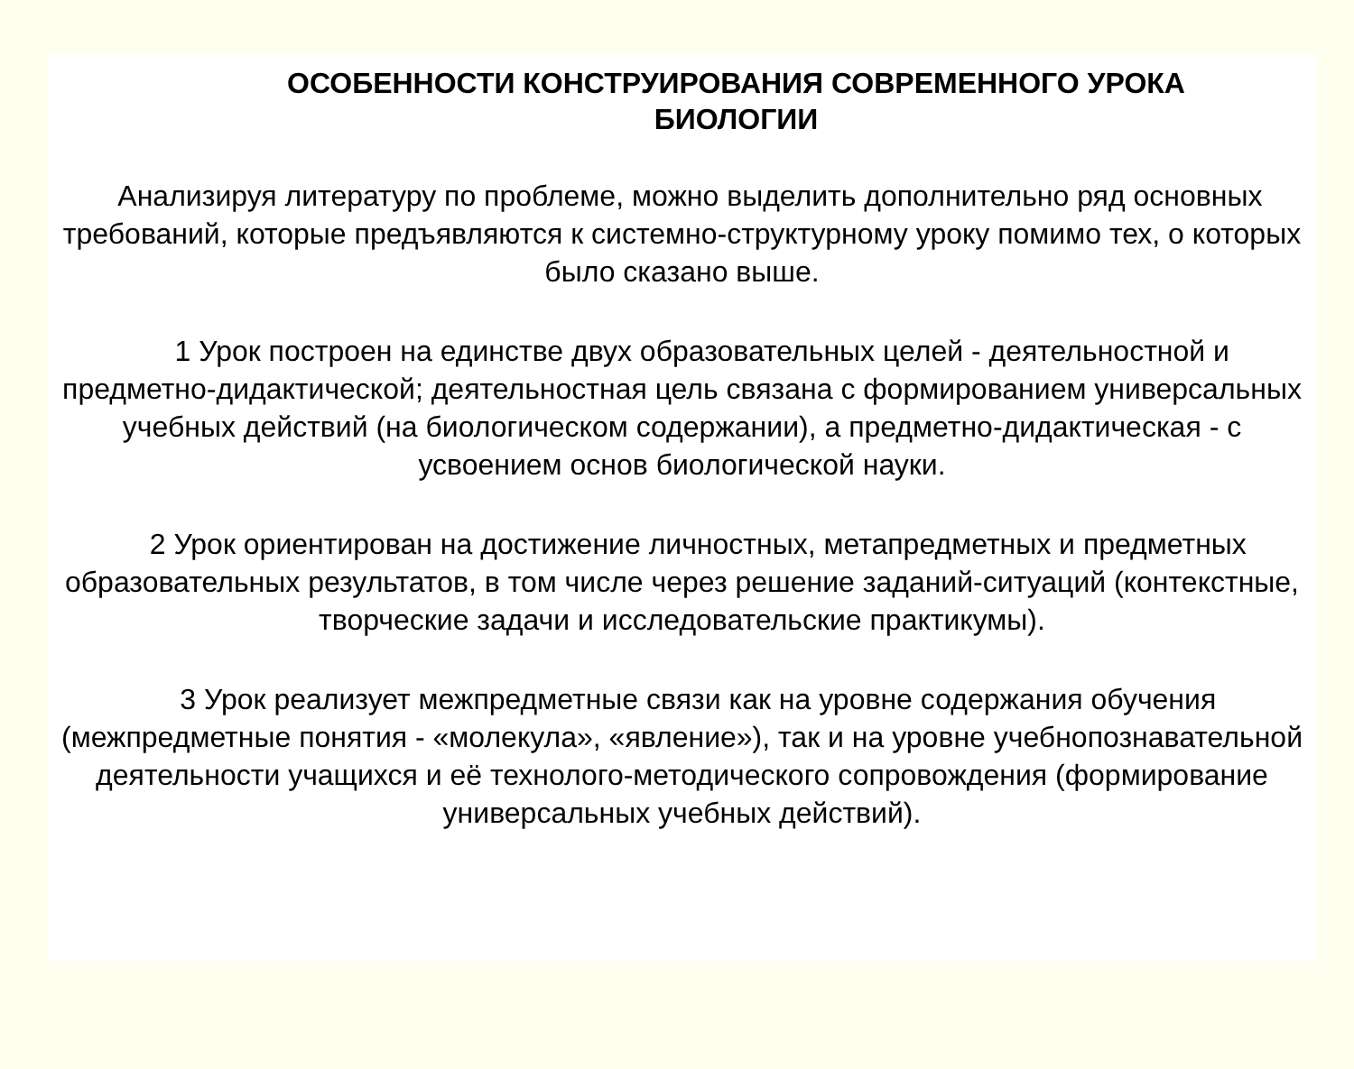ОСОБЕННОСТИ КОНСТРУИРОВАНИЯ СОВРЕМЕННОГО УРОКА
БИОЛОГИИ
Анализируя литературу по проблеме, можно выделить дополнительно ряд основных требований, которые предъявляются к системно-структурному уроку помимо тех, о которых было сказано выше.
1 Урок построен на единстве двух образовательных целей - деятельностной и предметно-дидактической; деятельностная цель связана с формированием универсальных учебных действий (на биологическом содержании), а предметно-дидактическая - с усвоением основ биологической науки.
2 Урок ориентирован на достижение личностных, метапредметных и предметных образовательных результатов, в том числе через решение заданий-ситуаций (контекстные, творческие задачи и исследовательские практикумы).
3 Урок реализует межпредметные связи как на уровне содержания обучения (межпредметные понятия - «молекула», «явление»), так и на уровне учебнопознавательной деятельности учащихся и её технолого-методического сопровождения (формирование универсальных учебных действий).